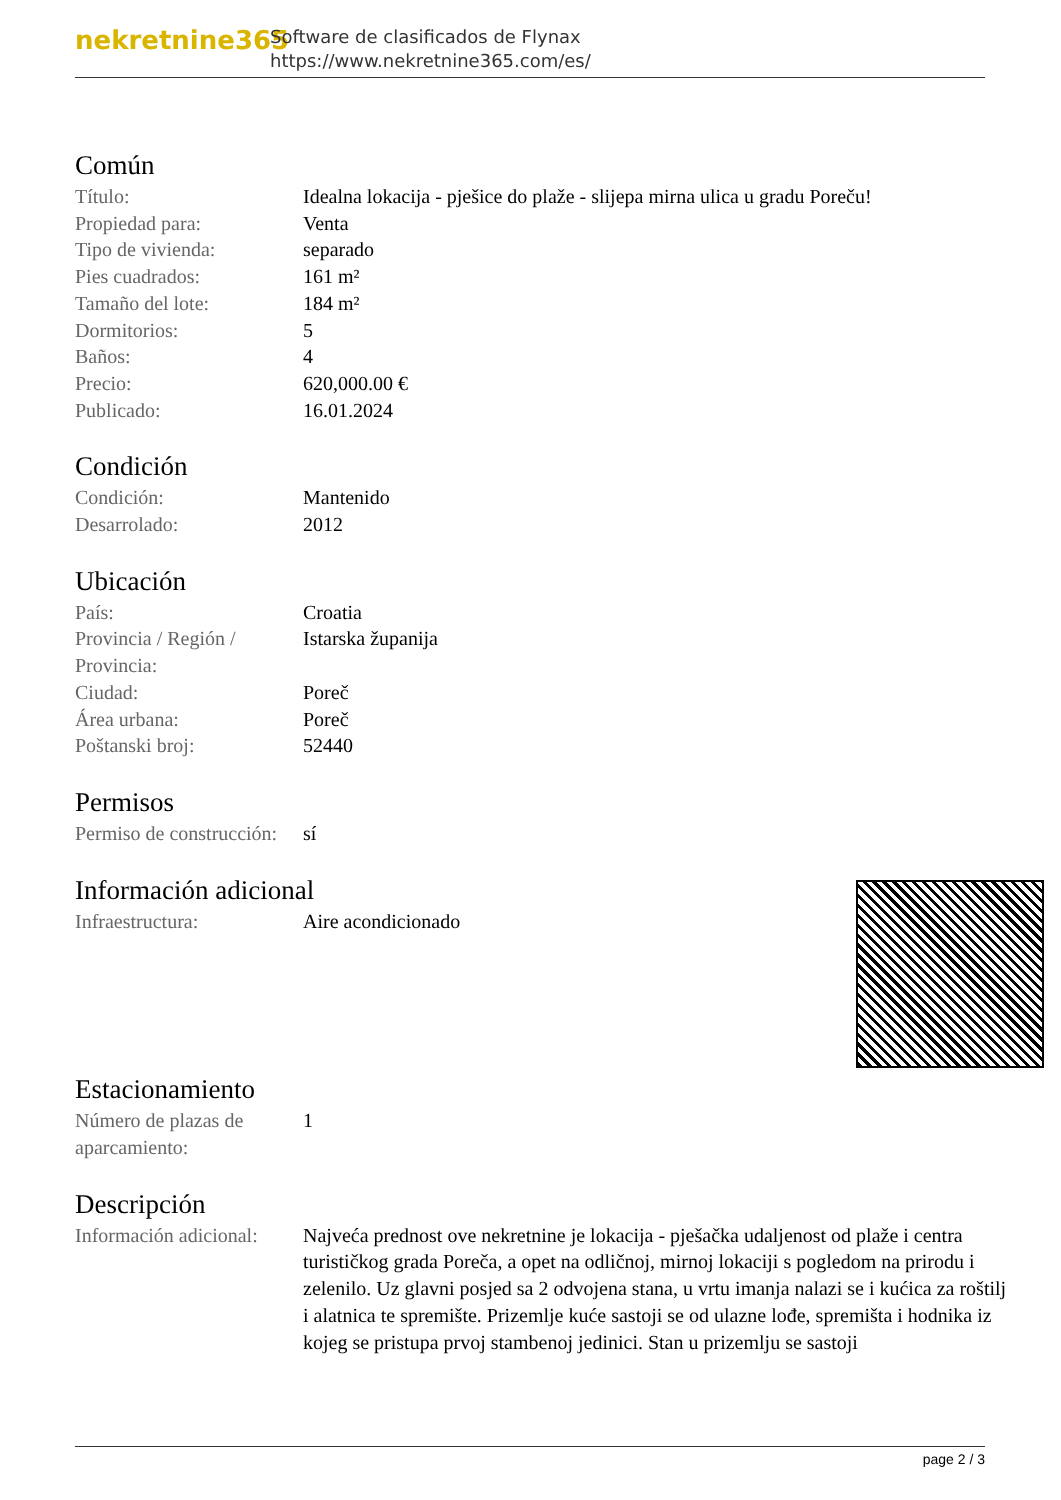nekretnine365
Software de clasificados de Flynax
https://www.nekretnine365.com/es/
Común
| Título: | Idealna lokacija - pješice do plaže - slijepa mirna ulica u gradu Poreču! |
| Propiedad para: | Venta |
| Tipo de vivienda: | separado |
| Pies cuadrados: | 161 m² |
| Tamaño del lote: | 184 m² |
| Dormitorios: | 5 |
| Baños: | 4 |
| Precio: | 620,000.00 € |
| Publicado: | 16.01.2024 |
Condición
| Condición: | Mantenido |
| Desarrolado: | 2012 |
Ubicación
| País: | Croatia |
| Provincia / Región / Provincia: | Istarska županija |
| Ciudad: | Poreč |
| Área urbana: | Poreč |
| Poštanski broj: | 52440 |
Permisos
| Permiso de construcción: | sí |
Información adicional
| Infraestructura: | Aire acondicionado |
Estacionamiento
| Número de plazas de aparcamiento: | 1 |
Descripción
| Información adicional: | Najveća prednost ove nekretnine je lokacija - pješačka udaljenost od plaže i centra turističkog grada Poreča, a opet na odličnoj, mirnoj lokaciji s pogledom na prirodu i zelenilo. Uz glavni posjed sa 2 odvojena stana, u vrtu imanja nalazi se i kućica za roštilj i alatnica te spremište. Prizemlje kuće sastoji se od ulazne lođe, spremišta i hodnika iz kojeg se pristupa prvoj stambenoj jedinici. Stan u prizemlju se sastoji |
page 2 / 3